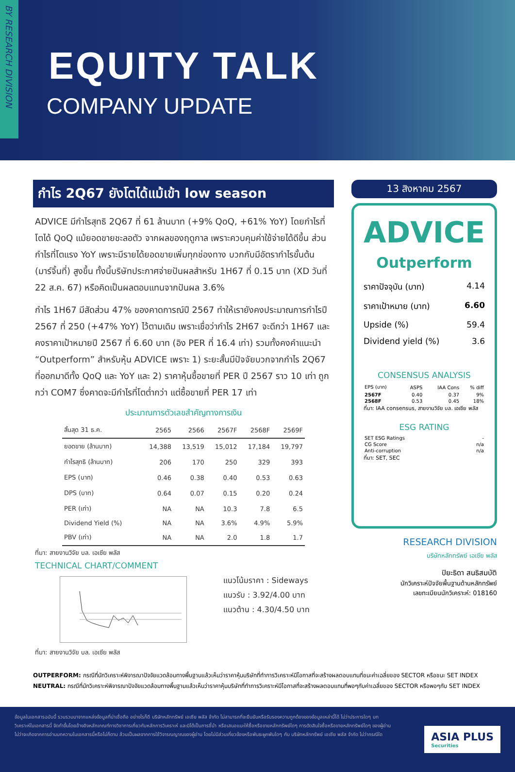BY RESEARCH DIVISION
EQUITY TALK
COMPANY UPDATE
กำไร 2Q67 ยังโตได้แม้เข้า low season
ADVICE มีกำไรสุทธิ 2Q67 ที่ 61 ล้านบาท (+9% QoQ, +61% YoY) โดยกำไรที่โตได้ QoQ แม้ยอดขายชะลอตัว จากผลของฤดูกาล เพราะควบคุมค่าใช้จ่ายได้ดีขึ้น ส่วนกำไรที่โตแรง YoY เพราะมีรายได้ยอดขายเพิ่มทุกช่องทาง บวกกับมีอัตรากำไรขั้นต้น (มาร์จิ้นที่) สูงขึ้น ทั้งนี้บริษัทประกาศจ่ายปันผลสำหรับ 1H67 ที่ 0.15 บาท (XD วันที่ 22 ส.ค. 67) หรือคิดเป็นผลตอบแทนจากปันผล 3.6%
กำไร 1H67 มีสัดส่วน 47% ของคาดการณ์ปี 2567 ทำให้เรายังคงประมาณการกำไรปี 2567 ที่ 250 (+47% YoY) ไว้ตามเดิม เพราะเชื่อว่ากำไร 2H67 จะดีกว่า 1H67 และคงราคาเป้าหมายปี 2567 ที่ 6.60 บาท (อิง PER ที่ 16.4 เท่า) รวมทั้งคงคำแนะนำ “Outperform” สำหรับหุ้น ADVICE เพราะ 1) ระยะสั้นมีปัจจัยบวกจากกำไร 2Q67 ที่ออกมาดีทั้ง QoQ และ YoY และ 2) ราคาหุ้นซื้อขายที่ PER ปี 2567 ราว 10 เท่า ถูกกว่า COM7 ซึ่งคาดจะมีกำไรที่โตต่ำกว่า แต่ซื้อขายที่ PER 17 เท่า
ประมาณการตัวเลขสำคัญทางการเงิน
| สิ้นสุด 31 ธ.ค. | 2565 | 2566 | 2567F | 2568F | 2569F |
| --- | --- | --- | --- | --- | --- |
| ยอดขาย (ล้านบาท) | 14,388 | 13,519 | 15,012 | 17,184 | 19,797 |
| กำไรสุทธิ (ล้านบาท) | 206 | 170 | 250 | 329 | 393 |
| EPS (บาท) | 0.46 | 0.38 | 0.40 | 0.53 | 0.63 |
| DPS (บาท) | 0.64 | 0.07 | 0.15 | 0.20 | 0.24 |
| PER (เท่า) | NA | NA | 10.3 | 7.8 | 6.5 |
| Dividend Yield (%) | NA | NA | 3.6% | 4.9% | 5.9% |
| PBV (เท่า) | NA | NA | 2.0 | 1.8 | 1.7 |
ที่มา: สายงานวิจัย บล. เอเซีย พลัส
TECHNICAL CHART/COMMENT
แนวโน้มราคา : Sideways
แนวรับ : 3.92/4.00 บาท
แนวต้าน : 4.30/4.50 บาท
ที่มา: สายงานวิจัย บล. เอเซีย พลัส
13 สิงหาคม 2567
ADVICE
Outperform
ราคาปัจจุบัน (บาท) 4.14
ราคาเป้าหมาย (บาท) 6.60
Upside (%) 59.4
Dividend yield (%) 3.6
CONSENSUS ANALYSIS
| EPS (บาท) | ASPS | IAA Cons | % diff |
| 2567F | 0.40 | 0.37 | 9% |
| 2568F | 0.53 | 0.45 | 18% |
ที่มา: IAA consensus, สายงานวิจัย บล. เอเซีย พลัส
ESG RATING
| SET ESG Ratings | - |
| CG Score | n/a |
| Anti-corruption | n/a |
ที่มา: SET, SEC
RESEARCH DIVISION
บริษัทหลักทรัพย์ เอเซีย พลัส
ปิยะธิดา สนธิสมบัติ
นักวิเคราะห์ปัจจัยพื้นฐานด้านหลักทรัพย์
เลขทะเบียนนักวิเคราะห์: 018160
OUTPERFORM: กรณีที่นักวิเคราะห์พิจารณาปัจจัยแวดล้อมทางพื้นฐานแล้วเห็นว่าราคาหุ้นบริษัทที่ทำการวิเคราะห์มีโอกาสที่จะสร้างผลตอบแทนที่ชนะค่าเฉลี่ยของ SECTOR หรือชนะ SET INDEX
NEUTRAL: กรณีที่นักวิเคราะห์พิจารณาปัจจัยแวดล้อมทางพื้นฐานแล้วเห็นว่าราคาหุ้นบริษัทที่ทำการวิเคราะห์มีโอกาสที่จะสร้างผลตอบแทนที่พอๆกับค่าเฉลี่ยของ SECTOR หรือพอๆกับ SET INDEX
ข้อมูลในเอกสารฉบับนี้ รวบรวมมาจากแหล่งข้อมูลที่น่าเชื่อถือ อย่างไรก็ดี บริษัทหลักทรัพย์ เอเซีย พลัส จำกัด ไม่สามารถที่จะยืนยันหรือรับรองความถูกต้องของข้อมูลเหล่านี้ได้ ไม่ว่าประการใดๆ บทวิเคราะห์ในเอกสารนี้ จัดทำขึ้นโดยอ้างอิงหลักเกณฑ์ทางวิชาการเกี่ยวกับหลักการวิเคราะห์ และมิได้เป็นการชี้นำ หรือเสนอแนะให้ซื้อหรือขายหลักทรัพย์ใดๆ การตัดสินใจซื้อหรือขายหลักทรัพย์ใดๆ ของผู้อ่าน ไม่ว่าจะเกิดจากการอ่านบทความในเอกสารนี้หรือไม่ก็ตาม ล้วนเป็นผลจากการใช้วิจารณญาณของผู้อ่าน โดยไม่มีส่วนเกี่ยวข้องหรือพันธะผูกพันใดๆ กับ บริษัทหลักทรัพย์ เอเซีย พลัส จำกัด ไม่ว่ากรณีใด
ASIA PLUS
Securities